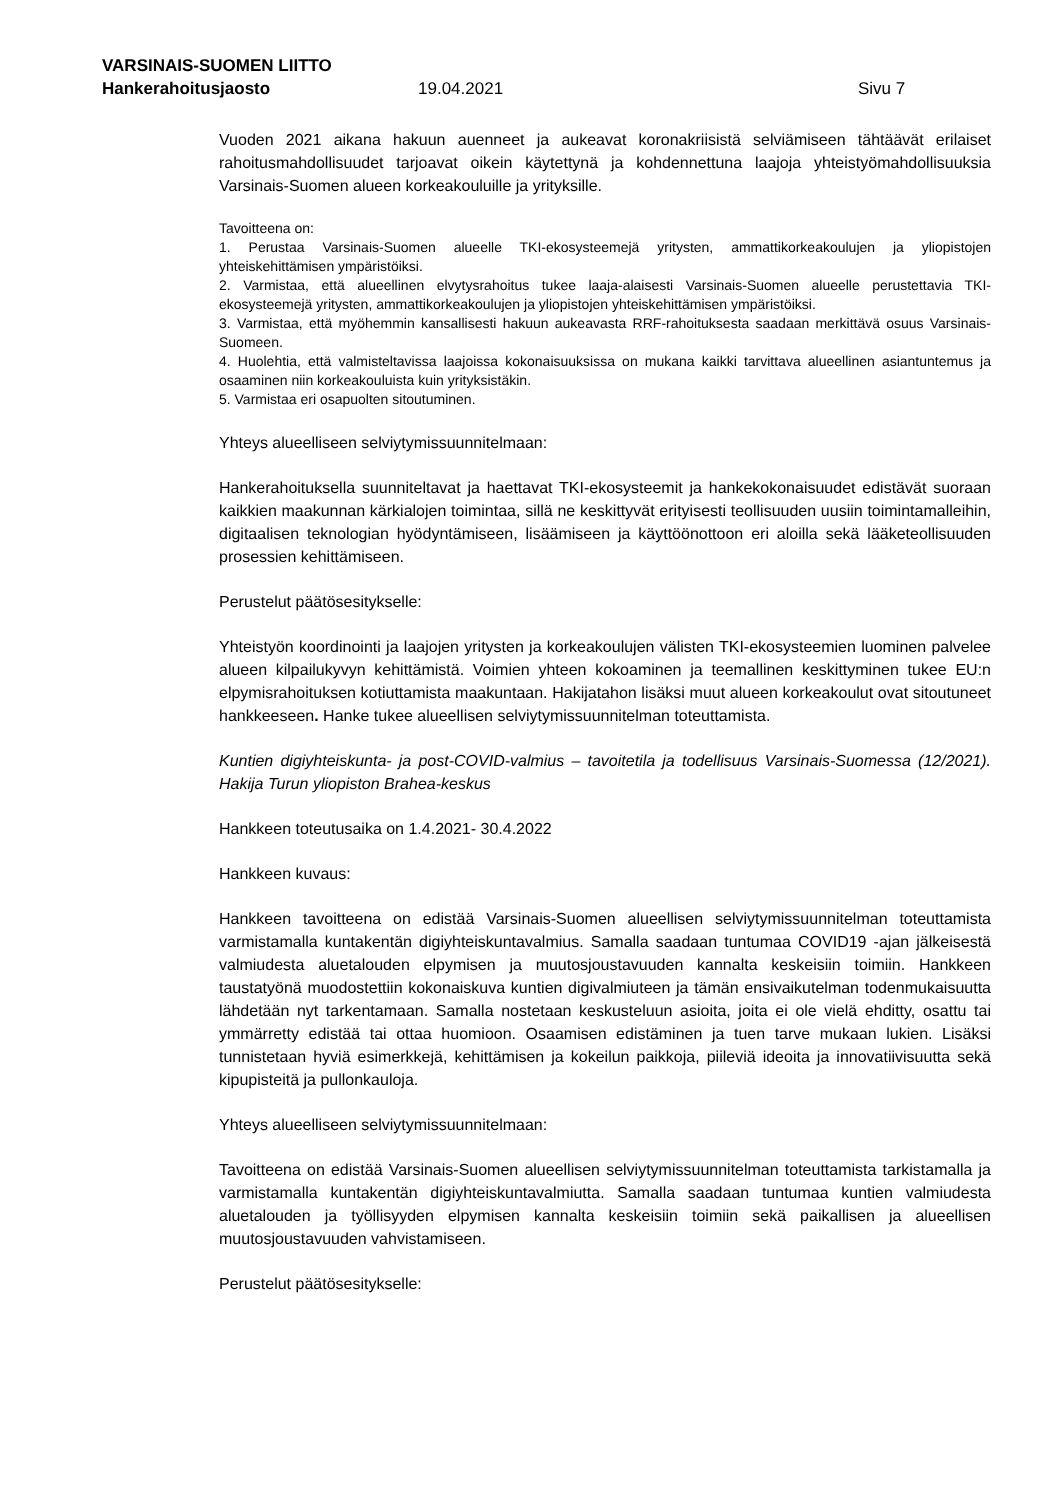VARSINAIS-SUOMEN LIITTO
Hankerahoitusjaosto 19.04.2021 Sivu 7
Vuoden 2021 aikana hakuun auenneet ja aukeavat koronakriisistä selviämiseen tähtäävät erilaiset rahoitusmahdollisuudet tarjoavat oikein käytettynä ja kohdennettuna laajoja yhteistyömahdollisuuksia Varsinais-Suomen alueen korkeakouluille ja yrityksille.
Tavoitteena on:
1. Perustaa Varsinais-Suomen alueelle TKI-ekosysteemejä yritysten, ammattikorkeakoulujen ja yliopistojen yhteiskehittämisen ympäristöiksi.
2. Varmistaa, että alueellinen elvytysrahoitus tukee laaja-alaisesti Varsinais-Suomen alueelle perustettavia TKI-ekosysteemejä yritysten, ammattikorkeakoulujen ja yliopistojen yhteiskehittämisen ympäristöiksi.
3. Varmistaa, että myöhemmin kansallisesti hakuun aukeavasta RRF-rahoituksesta saadaan merkittävä osuus Varsinais-Suomeen.
4. Huolehtia, että valmisteltavissa laajoissa kokonaisuuksissa on mukana kaikki tarvittava alueellinen asiantuntemus ja osaaminen niin korkeakouluista kuin yrityksistäkin.
5. Varmistaa eri osapuolten sitoutuminen.
Yhteys alueelliseen selviytymissuunnitelmaan:
Hankerahoituksella suunniteltavat ja haettavat TKI-ekosysteemit ja hankekokonaisuudet edistävät suoraan kaikkien maakunnan kärkialojen toimintaa, sillä ne keskittyvät erityisesti teollisuuden uusiin toimintamalleihin, digitaalisen teknologian hyödyntämiseen, lisäämiseen ja käyttöönottoon eri aloilla sekä lääketeollisuuden prosessien kehittämiseen.
Perustelut päätösesitykselle:
Yhteistyön koordinointi ja laajojen yritysten ja korkeakoulujen välisten TKI-ekosysteemien luominen palvelee alueen kilpailukyvyn kehittämistä. Voimien yhteen kokoaminen ja teemallinen keskittyminen tukee EU:n elpymisrahoituksen kotiuttamista maakuntaan. Hakijatahon lisäksi muut alueen korkeakoulut ovat sitoutuneet hankkeeseen. Hanke tukee alueellisen selviytymissuunnitelman toteuttamista.
Kuntien digiyhteiskunta- ja post-COVID-valmius – tavoitetila ja todellisuus Varsinais-Suomessa (12/2021). Hakija Turun yliopiston Brahea-keskus
Hankkeen toteutusaika on 1.4.2021- 30.4.2022
Hankkeen kuvaus:
Hankkeen tavoitteena on edistää Varsinais-Suomen alueellisen selviytymissuunnitelman toteuttamista varmistamalla kuntakentän digiyhteiskuntavalmius. Samalla saadaan tuntumaa COVID19 -ajan jälkeisestä valmiudesta aluetalouden elpymisen ja muutosjoustavuuden kannalta keskeisiin toimiin. Hankkeen taustatyönä muodostettiin kokonaiskuva kuntien digivalmiuteen ja tämän ensivaikutelman todenmukaisuutta lähdetään nyt tarkentamaan. Samalla nostetaan keskusteluun asioita, joita ei ole vielä ehditty, osattu tai ymmärretty edistää tai ottaa huomioon. Osaamisen edistäminen ja tuen tarve mukaan lukien. Lisäksi tunnistetaan hyviä esimerkkejä, kehittämisen ja kokeilun paikkoja, piileviä ideoita ja innovatiivisuutta sekä kipupisteitä ja pullonkauloja.
Yhteys alueelliseen selviytymissuunnitelmaan:
Tavoitteena on edistää Varsinais-Suomen alueellisen selviytymissuunnitelman toteuttamista tarkistamalla ja varmistamalla kuntakentän digiyhteiskuntavalmiutta. Samalla saadaan tuntumaa kuntien valmiudesta aluetalouden ja työllisyyden elpymisen kannalta keskeisiin toimiin sekä paikallisen ja alueellisen muutosjoustavuuden vahvistamiseen.
Perustelut päätösesitykselle: